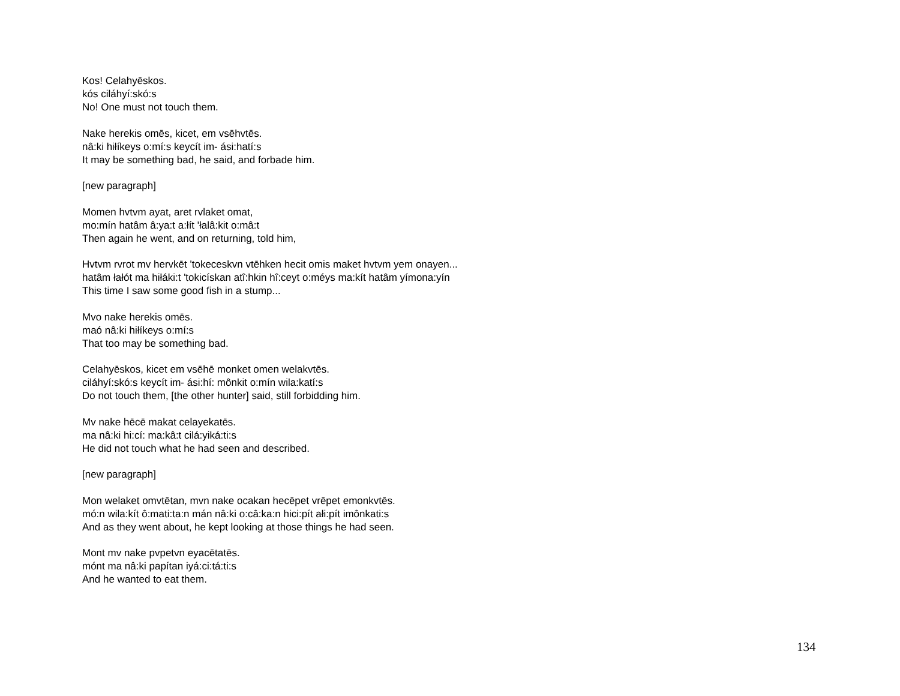Kos! Celahyēskos.
kós ciláhyí:skó:s
No! One must not touch them.
Nake herekis omēs, kicet, em vsēhvtēs.
nâ:ki hiłíkeys o:mí:s keycít im- ási:hatí:s
It may be something bad, he said, and forbade him.
[new paragraph]
Momen hvtvm ayat, aret rvlaket omat,
mo:mín hatâm â:ya:t a:łít 'łalâ:kit o:mâ:t
Then again he went, and on returning, told him,
Hvtvm rvrot mv hervkēt 'tokeceskvn vtēhken hecit omis maket hvtvm yem onayen...
hatâm łałót ma hiłáki:t 'tokicískan atî:hkin hî:ceyt o:méys ma:kít hatâm yímona:yín
This time I saw some good fish in a stump...
Mvo nake herekis omēs.
maó nâ:ki hiłíkeys o:mí:s
That too may be something bad.
Celahyēskos, kicet em vsēhē monket omen welakvtēs.
ciláhyí:skó:s keycít im- ási:hí: mônkit o:mín wila:katí:s
Do not touch them, [the other hunter] said, still forbidding him.
Mv nake hēcē makat celayekatēs.
ma nâ:ki hi:cí: ma:kâ:t cilá:yiká:ti:s
He did not touch what he had seen and described.
[new paragraph]
Mon welaket omvtētan, mvn nake ocakan hecēpet vrēpet emonkvtēs.
mó:n wila:kít ô:mati:ta:n mán nâ:ki o:câ:ka:n hici:pít ałi:pít imônkati:s
And as they went about, he kept looking at those things he had seen.
Mont mv nake pvpetvn eyacētatēs.
mónt ma nâ:ki papítan iyá:ci:tá:ti:s
And he wanted to eat them.
134